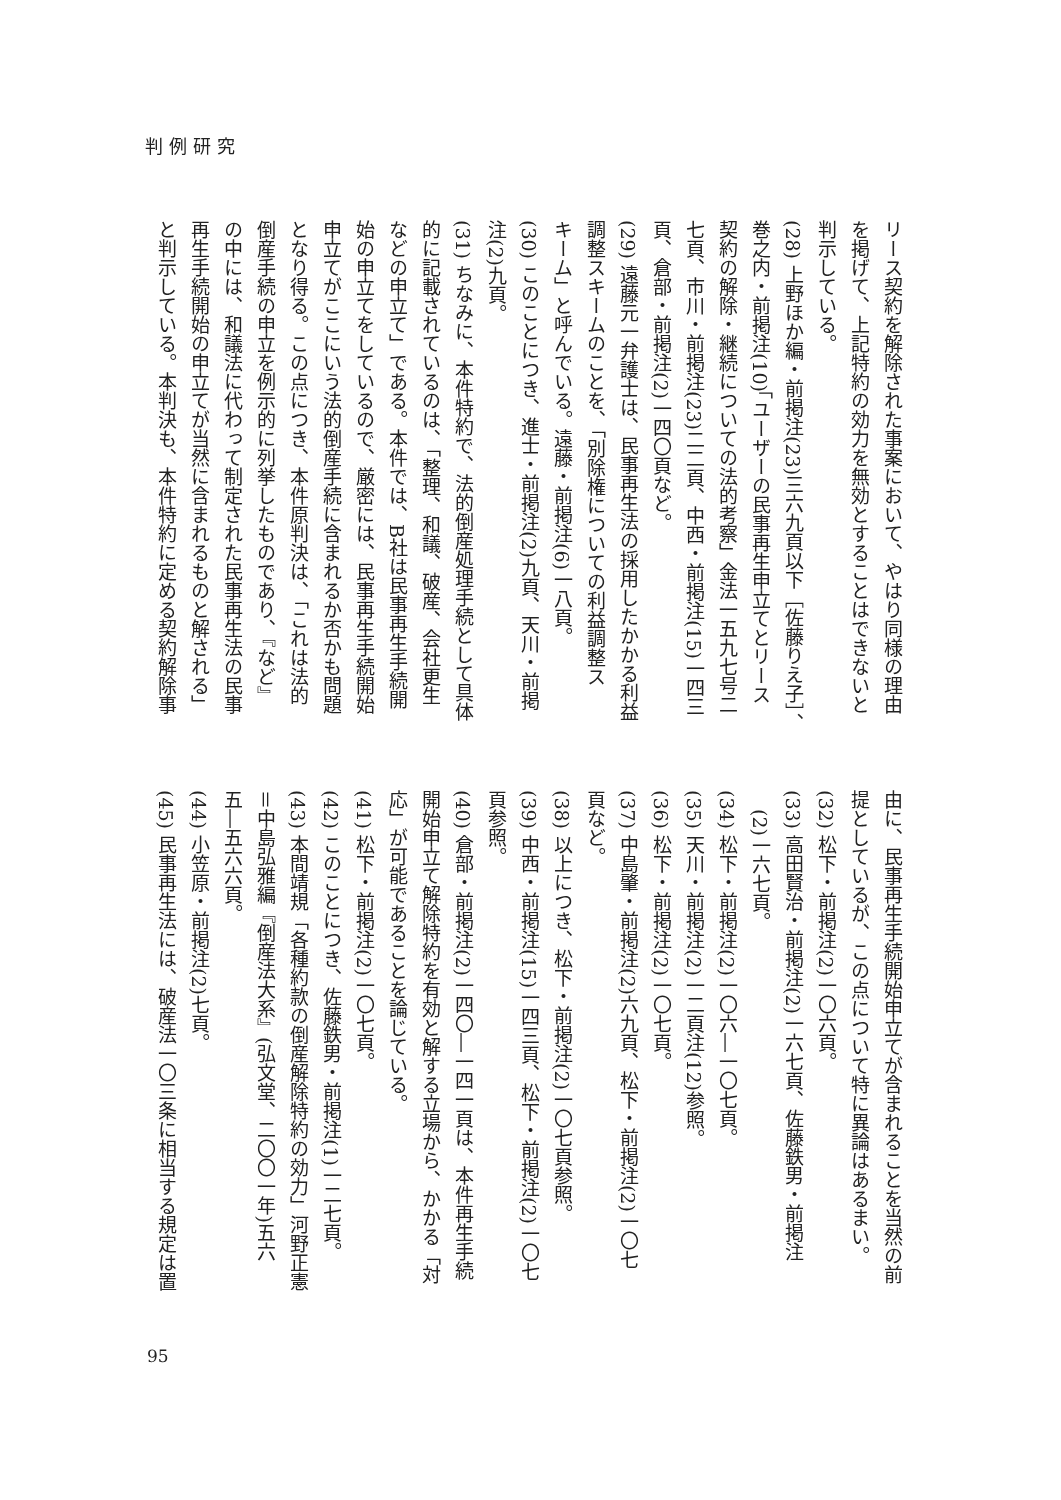判例研究
リース契約を解除された事案において、やはり同様の理由
を掲げて、上記特約の効力を無効とすることはできないと
判示している。
(28) 上野ほか編・前掲注(23)三六九頁以下［佐藤りえ子］、
巻之内・前掲注(10)「ユーザーの民事再生申立てとリース
契約の解除・継続についての法的考察」金法一五九七号二
七頁、市川・前掲注(23)二二頁、中西・前掲注(15)一四三
頁、倉部・前掲注(2)一四〇頁など。
(29) 遠藤元一弁護士は、民事再生法の採用したかかる利益
調整スキームのことを、「別除権についての利益調整ス
キーム」と呼んでいる。遠藤・前掲注(6)一八頁。
(30) このことにつき、進士・前掲注(2)九頁、天川・前掲
注(2)九頁。
(31) ちなみに、本件特約で、法的倒産処理手続として具体
的に記載されているのは、「整理、和議、破産、会社更生
などの申立て」である。本件では、B社は民事再生手続開
始の申立てをしているので、厳密には、民事再生手続開始
申立てがここにいう法的倒産手続に含まれるか否かも問題
となり得る。この点につき、本件原判決は、「これは法的
倒産手続の申立を例示的に列挙したものであり、『など』
の中には、和議法に代わって制定された民事再生法の民事
再生手続開始の申立てが当然に含まれるものと解される」
と判示している。本判決も、本件特約に定める契約解除事
由に、民事再生手続開始申立てが含まれることを当然の前
提としているが、この点について特に異論はあるまい。
(32) 松下・前掲注(2)一〇六頁。
(33) 高田賢治・前掲注(2)一六七頁、佐藤鉄男・前掲注
　(2)一六七頁。
(34) 松下・前掲注(2)一〇六―一〇七頁。
(35) 天川・前掲注(2)一二頁注(12)参照。
(36) 松下・前掲注(2)一〇七頁。
(37) 中島肇・前掲注(2)六九頁、松下・前掲注(2)一〇七
頁など。
(38) 以上につき、松下・前掲注(2)一〇七頁参照。
(39) 中西・前掲注(15)一四三頁、松下・前掲注(2)一〇七
頁参照。
(40) 倉部・前掲注(2)一四〇―一四一頁は、本件再生手続
開始申立て解除特約を有効と解する立場から、かかる「対
応」が可能であることを論じている。
(41) 松下・前掲注(2)一〇七頁。
(42) このことにつき、佐藤鉄男・前掲注(1)一二七頁。
(43) 本間靖規「各種約款の倒産解除特約の効力」河野正憲
＝中島弘雅編『倒産法大系』(弘文堂、二〇〇一年)五六
五―五六六頁。
(44) 小笠原・前掲注(2)七頁。
(45) 民事再生法には、破産法一〇三条に相当する規定は置
95